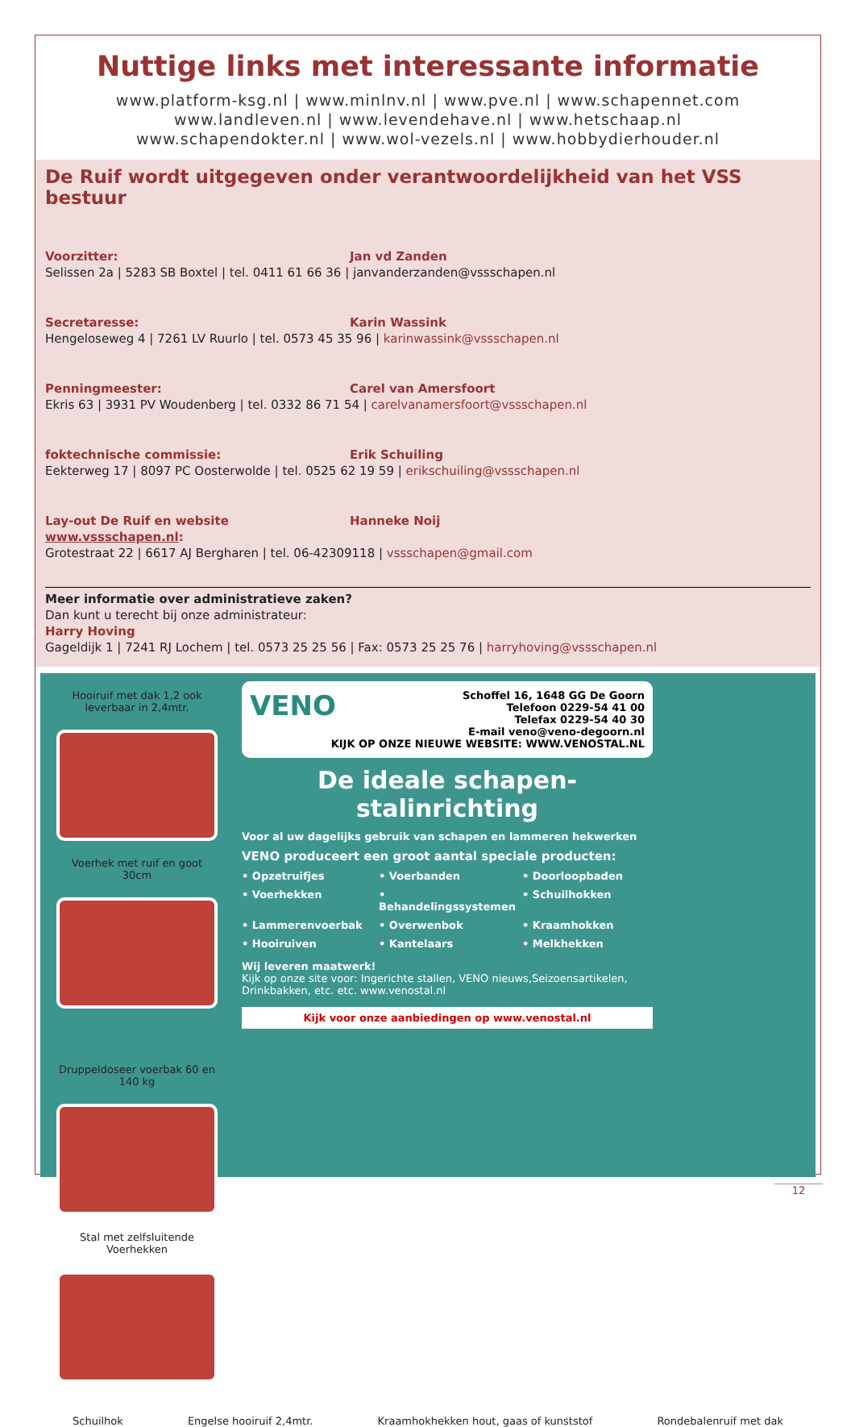Nuttige links met interessante informatie
www.platform-ksg.nl | www.minlnv.nl | www.pve.nl | www.schapennet.com
www.landleven.nl | www.levendehave.nl | www.hetschaap.nl
www.schapendokter.nl | www.wol-vezels.nl | www.hobbydierhouder.nl
De Ruif wordt uitgegeven onder verantwoordelijkheid van het VSS bestuur
Voorzitter: Jan vd Zanden
Selissen 2a | 5283 SB Boxtel | tel. 0411 61 66 36 | janvanderzanden@vssschapen.nl
Secretaresse: Karin Wassink
Hengeloseweg 4 | 7261 LV Ruurlo | tel. 0573 45 35 96 | karinwassink@vssschapen.nl
Penningmeester: Carel van Amersfoort
Ekris 63 | 3931 PV Woudenberg | tel. 0332 86 71 54 | carelvanamersfoort@vssschapen.nl
foktechnische commissie: Erik Schuiling
Eekterweg 17 | 8097 PC Oosterwolde | tel. 0525 62 19 59 | erikschuiling@vssschapen.nl
Lay-out De Ruif en website www.vssschapen.nl: Hanneke Noij
Grotestraat 22 | 6617 AJ Bergharen | tel. 06-42309118 | vssschapen@gmail.com
Meer informatie over administratieve zaken?
Dan kunt u terecht bij onze administrateur:
Harry Hoving
Gageldijk 1 | 7241 RJ Lochem | tel. 0573 25 25 56 | Fax: 0573 25 25 76 | harryhoving@vssschapen.nl
Hooiruif met dak 1,2 ook leverbaar in 2,4mtr.
Voerhek met ruif en goot 30cm
VENO Schoffel 16, 1648 GG De Goorn
Telefoon 0229-54 41 00
Telefax 0229-54 40 30
E-mail veno@veno-degoorn.nl
KIJK OP ONZE NIEUWE WEBSITE: WWW.VENOSTAL.NL
De ideale schapen-stalinrichting
Voor al uw dagelijks gebruik van schapen en lammeren hekwerken
VENO produceert een groot aantal speciale producten:
• Opzetruifjes • Voerbanden • Doorloopbaden • Voerhekken • Behandelingssystemen • Schuilhokken • Lammerenvoerbak • Overwenbok • Kraamhokken • Hooiruiven • Kantelaars • Melkhekken
Wij leveren maatwerk!
Kijk op onze site voor: Ingerichte stallen, VENO nieuws,Seizoensartikelen, Drinkbakken, etc. etc. www.venostal.nl
Kijk voor onze aanbiedingen op www.venostal.nl
Druppeldoseer voerbak 60 en 140 kg
Stal met zelfsluitende Voerhekken
Schuilhok Engelse hooiruif 2,4mtr. Kraamhokhekken hout, gaas of kunststof Rondebalenruif met dak
12